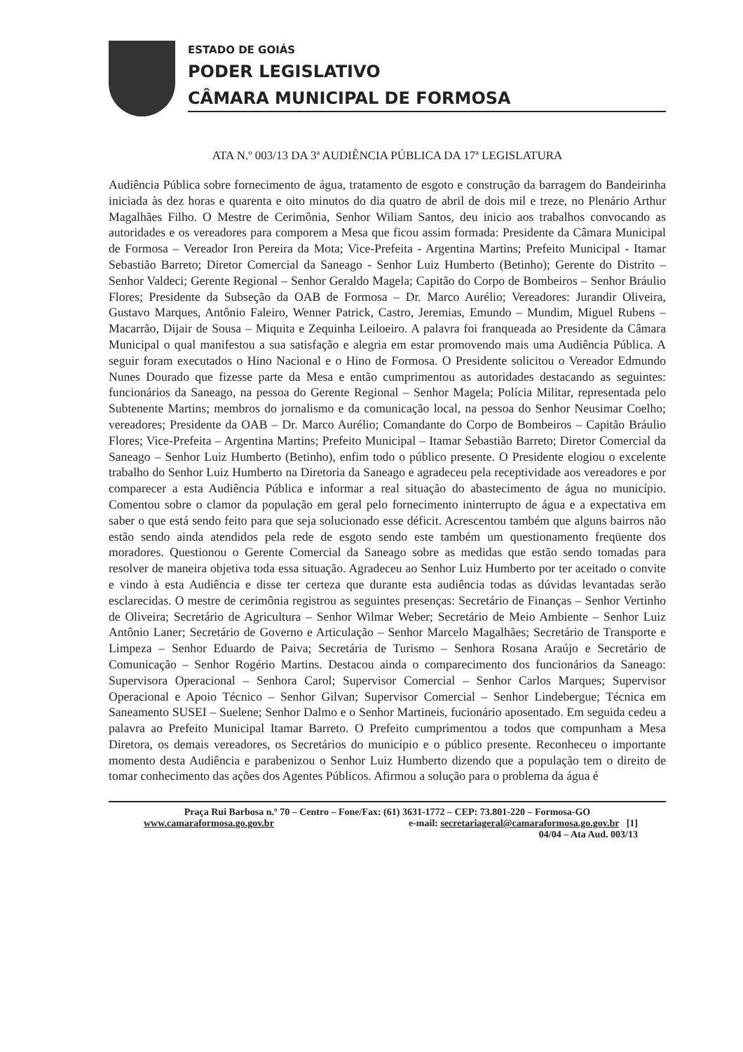ESTADO DE GOIÁS
PODER LEGISLATIVO
CÂMARA MUNICIPAL DE FORMOSA
ATA N.º 003/13 DA 3ª AUDIÊNCIA PÚBLICA DA 17ª LEGISLATURA
Audiência Pública sobre fornecimento de água, tratamento de esgoto e construção da barragem do Bandeirinha iniciada às dez horas e quarenta e oito minutos do dia quatro de abril de dois mil e treze, no Plenário Arthur Magalhães Filho. O Mestre de Cerimônia, Senhor Wiliam Santos, deu inicio aos trabalhos convocando as autoridades e os vereadores para comporem a Mesa que ficou assim formada: Presidente da Câmara Municipal de Formosa – Vereador Iron Pereira da Mota; Vice-Prefeita - Argentina Martins; Prefeito Municipal - Itamar Sebastião Barreto; Diretor Comercial da Saneago - Senhor Luiz Humberto (Betinho); Gerente do Distrito – Senhor Valdeci; Gerente Regional – Senhor Geraldo Magela; Capitão do Corpo de Bombeiros – Senhor Bráulio Flores; Presidente da Subseção da OAB de Formosa – Dr. Marco Aurélio; Vereadores: Jurandir Oliveira, Gustavo Marques, Antônio Faleiro, Wenner Patrick, Castro, Jeremias, Emundo – Mundim, Miguel Rubens – Macarrão, Dijair de Sousa – Miquita e Zequinha Leiloeiro. A palavra foi franqueada ao Presidente da Câmara Municipal o qual manifestou a sua satisfação e alegria em estar promovendo mais uma Audiência Pública. A seguir foram executados o Hino Nacional e o Hino de Formosa. O Presidente solicitou o Vereador Edmundo Nunes Dourado que fizesse parte da Mesa e então cumprimentou as autoridades destacando as seguintes: funcionários da Saneago, na pessoa do Gerente Regional – Senhor Magela; Polícia Militar, representada pelo Subtenente Martins; membros do jornalismo e da comunicação local, na pessoa do Senhor Neusimar Coelho; vereadores; Presidente da OAB – Dr. Marco Aurélio; Comandante do Corpo de Bombeiros – Capitão Bráulio Flores; Vice-Prefeita – Argentina Martins; Prefeito Municipal – Itamar Sebastião Barreto; Diretor Comercial da Saneago – Senhor Luiz Humberto (Betinho), enfim todo o público presente. O Presidente elogiou o excelente trabalho do Senhor Luiz Humberto na Diretoria da Saneago e agradeceu pela receptividade aos vereadores e por comparecer a esta Audiência Pública e informar a real situação do abastecimento de água no município. Comentou sobre o clamor da população em geral pelo fornecimento ininterrupto de água e a expectativa em saber o que está sendo feito para que seja solucionado esse déficit. Acrescentou também que alguns bairros não estão sendo ainda atendidos pela rede de esgoto sendo este também um questionamento freqüente dos moradores. Questionou o Gerente Comercial da Saneago sobre as medidas que estão sendo tomadas para resolver de maneira objetiva toda essa situação. Agradeceu ao Senhor Luiz Humberto por ter aceitado o convite e vindo à esta Audiência e disse ter certeza que durante esta audiência todas as dúvidas levantadas serão esclarecidas. O mestre de cerimônia registrou as seguintes presenças: Secretário de Finanças – Senhor Vertinho de Oliveira; Secretário de Agricultura – Senhor Wilmar Weber; Secretário de Meio Ambiente – Senhor Luiz Antônio Laner; Secretário de Governo e Articulação – Senhor Marcelo Magalhães; Secretário de Transporte e Limpeza – Senhor Eduardo de Paiva; Secretária de Turismo – Senhora Rosana Araújo e Secretário de Comunicação – Senhor Rogério Martins. Destacou ainda o comparecimento dos funcionários da Saneago: Supervisora Operacional – Senhora Carol; Supervisor Comercial – Senhor Carlos Marques; Supervisor Operacional e Apoio Técnico – Senhor Gilvan; Supervisor Comercial – Senhor Lindebergue; Técnica em Saneamento SUSEI – Suelene; Senhor Dalmo e o Senhor Martineis, fucionário aposentado. Em seguida cedeu a palavra ao Prefeito Municipal Itamar Barreto. O Prefeito cumprimentou a todos que compunham a Mesa Diretora, os demais vereadores, os Secretários do município e o público presente. Reconheceu o importante momento desta Audiência e parabenizou o Senhor Luiz Humberto dizendo que a população tem o direito de tomar conhecimento das ações dos Agentes Públicos. Afirmou a solução para o problema da água é
Praça Rui Barbosa n.º 70 – Centro – Fone/Fax: (61) 3631-1772 – CEP: 73.801-220 – Formosa-GO
www.camaraformosa.go.gov.br e-mail: secretariageral@camaraformosa.go.gov.br [1]
04/04 – Ata Aud. 003/13